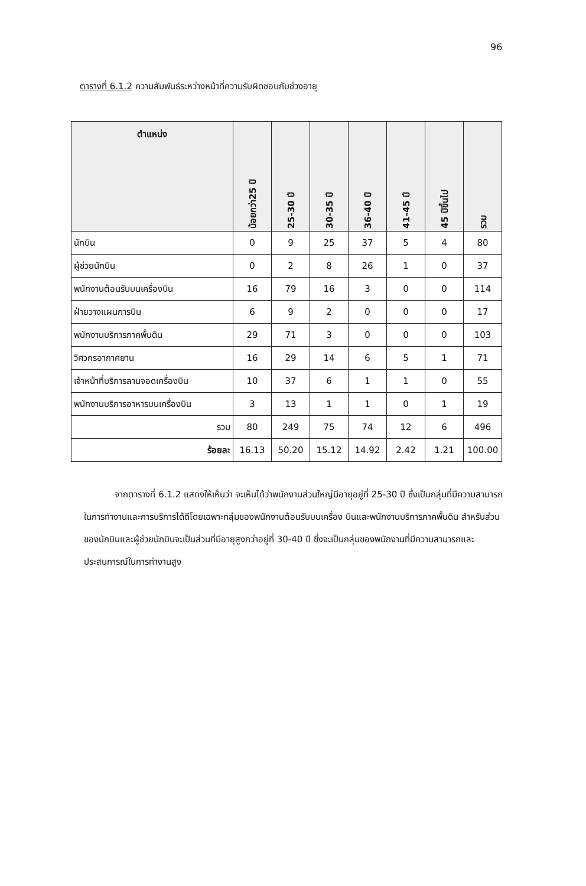96
ตารางที่ 6.1.2 ความสัมพันธ์ระหว่างหน้าที่ความรับผิดชอบกับช่วงอายุ
| ตำแหน่ง | น้อยกว่า25 ปี | 25-30 ปี | 30-35 ปี | 36-40 ปี | 41-45 ปี | 45 ปีขึ้นไป | รวม |
| --- | --- | --- | --- | --- | --- | --- | --- |
| นักบิน | 0 | 9 | 25 | 37 | 5 | 4 | 80 |
| ผู้ช่วยนักบิน | 0 | 2 | 8 | 26 | 1 | 0 | 37 |
| พนักงานต้อนรับบนเครื่องบิน | 16 | 79 | 16 | 3 | 0 | 0 | 114 |
| ฝ่ายวางแผนการบิน | 6 | 9 | 2 | 0 | 0 | 0 | 17 |
| พนักงานบริการภาคพื้นดิน | 29 | 71 | 3 | 0 | 0 | 0 | 103 |
| วิศวกรอากาศยาน | 16 | 29 | 14 | 6 | 5 | 1 | 71 |
| เจ้าหน้าที่บริการลานจอดเครื่องบิน | 10 | 37 | 6 | 1 | 1 | 0 | 55 |
| พนักงานบริการอาหารบนเครื่องบิน | 3 | 13 | 1 | 1 | 0 | 1 | 19 |
| รวม | 80 | 249 | 75 | 74 | 12 | 6 | 496 |
| ร้อยละ | 16.13 | 50.20 | 15.12 | 14.92 | 2.42 | 1.21 | 100.00 |
จากตารางที่ 6.1.2 แสดงให้เห็นว่า จะเห็นได้ว่าพนักงานส่วนใหญ่มีอายุอยู่ที่ 25-30 ปี ซึ่งเป็นกลุ่มที่มีความสามารถในการทำงานและการบริการได้ดีโดยเฉพาะกลุ่มของพนักงานต้อนรับบนเครื่อง บินและพนักงานบริการภาคพื้นดิน สำหรับส่วนของนักบินและผู้ช่วยนักบินจะเป็นส่วนที่มีอายุสูงกว่าอยู่ที่ 30-40 ปี ซึ่งจะเป็นกลุ่มของพนักงานที่มีความสามารถและประสบการณ์ในการทำงานสูง